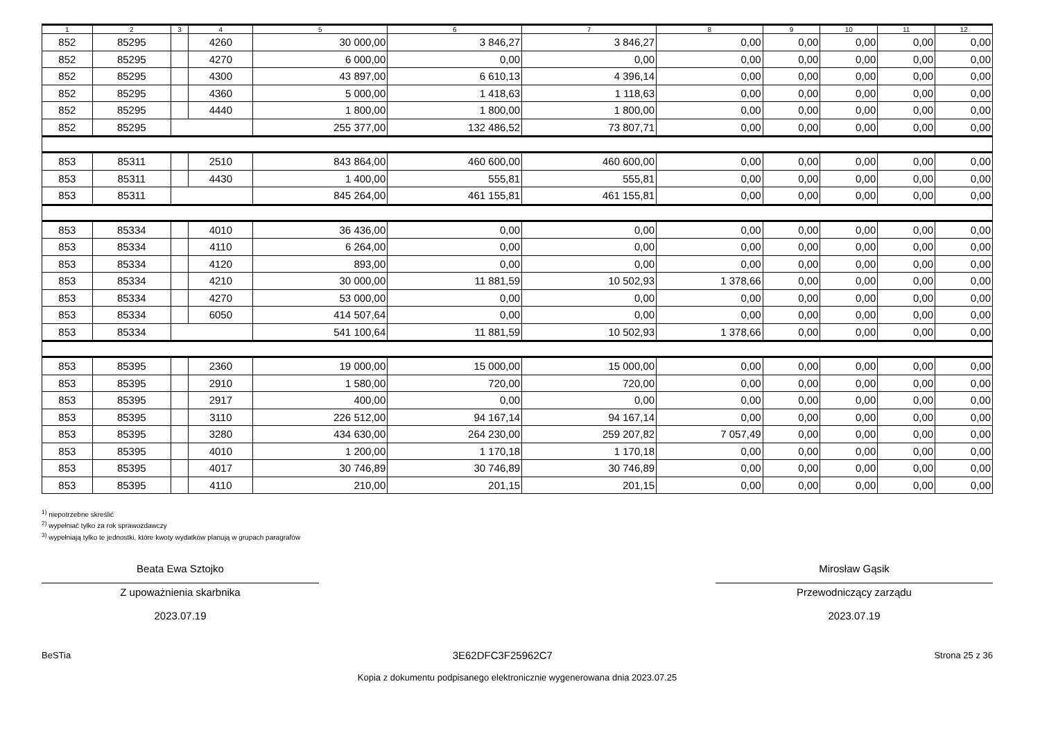| 1 | 2 | 3 | 4 | 5 | 6 | 7 | 8 | 9 | 10 | 11 | 12 |
| --- | --- | --- | --- | --- | --- | --- | --- | --- | --- | --- | --- |
| 852 | 85295 | | 4260 | 30 000,00 | 3 846,27 | 3 846,27 | 0,00 | 0,00 | 0,00 | 0,00 | 0,00 |
| 852 | 85295 | | 4270 | 6 000,00 | 0,00 | 0,00 | 0,00 | 0,00 | 0,00 | 0,00 | 0,00 |
| 852 | 85295 | | 4300 | 43 897,00 | 6 610,13 | 4 396,14 | 0,00 | 0,00 | 0,00 | 0,00 | 0,00 |
| 852 | 85295 | | 4360 | 5 000,00 | 1 418,63 | 1 118,63 | 0,00 | 0,00 | 0,00 | 0,00 | 0,00 |
| 852 | 85295 | | 4440 | 1 800,00 | 1 800,00 | 1 800,00 | 0,00 | 0,00 | 0,00 | 0,00 | 0,00 |
| 852 | 85295 | | | 255 377,00 | 132 486,52 | 73 807,71 | 0,00 | 0,00 | 0,00 | 0,00 | 0,00 |
| 853 | 85311 | | 2510 | 843 864,00 | 460 600,00 | 460 600,00 | 0,00 | 0,00 | 0,00 | 0,00 | 0,00 |
| 853 | 85311 | | 4430 | 1 400,00 | 555,81 | 555,81 | 0,00 | 0,00 | 0,00 | 0,00 | 0,00 |
| 853 | 85311 | | | 845 264,00 | 461 155,81 | 461 155,81 | 0,00 | 0,00 | 0,00 | 0,00 | 0,00 |
| 853 | 85334 | | 4010 | 36 436,00 | 0,00 | 0,00 | 0,00 | 0,00 | 0,00 | 0,00 | 0,00 |
| 853 | 85334 | | 4110 | 6 264,00 | 0,00 | 0,00 | 0,00 | 0,00 | 0,00 | 0,00 | 0,00 |
| 853 | 85334 | | 4120 | 893,00 | 0,00 | 0,00 | 0,00 | 0,00 | 0,00 | 0,00 | 0,00 |
| 853 | 85334 | | 4210 | 30 000,00 | 11 881,59 | 10 502,93 | 1 378,66 | 0,00 | 0,00 | 0,00 | 0,00 |
| 853 | 85334 | | 4270 | 53 000,00 | 0,00 | 0,00 | 0,00 | 0,00 | 0,00 | 0,00 | 0,00 |
| 853 | 85334 | | 6050 | 414 507,64 | 0,00 | 0,00 | 0,00 | 0,00 | 0,00 | 0,00 | 0,00 |
| 853 | 85334 | | | 541 100,64 | 11 881,59 | 10 502,93 | 1 378,66 | 0,00 | 0,00 | 0,00 | 0,00 |
| 853 | 85395 | | 2360 | 19 000,00 | 15 000,00 | 15 000,00 | 0,00 | 0,00 | 0,00 | 0,00 | 0,00 |
| 853 | 85395 | | 2910 | 1 580,00 | 720,00 | 720,00 | 0,00 | 0,00 | 0,00 | 0,00 | 0,00 |
| 853 | 85395 | | 2917 | 400,00 | 0,00 | 0,00 | 0,00 | 0,00 | 0,00 | 0,00 | 0,00 |
| 853 | 85395 | | 3110 | 226 512,00 | 94 167,14 | 94 167,14 | 0,00 | 0,00 | 0,00 | 0,00 | 0,00 |
| 853 | 85395 | | 3280 | 434 630,00 | 264 230,00 | 259 207,82 | 7 057,49 | 0,00 | 0,00 | 0,00 | 0,00 |
| 853 | 85395 | | 4010 | 1 200,00 | 1 170,18 | 1 170,18 | 0,00 | 0,00 | 0,00 | 0,00 | 0,00 |
| 853 | 85395 | | 4017 | 30 746,89 | 30 746,89 | 30 746,89 | 0,00 | 0,00 | 0,00 | 0,00 | 0,00 |
| 853 | 85395 | | 4110 | 210,00 | 201,15 | 201,15 | 0,00 | 0,00 | 0,00 | 0,00 | 0,00 |
<sup>1)</sup> niepotrzebne skreślić
<sup>2)</sup> wypełniać tylko za rok sprawozdawczy
<sup>3)</sup> wypełniają tylko te jednostki, które kwoty wydatków planują w grupach paragrafów
Beata Ewa Sztojko
Z upoważnienia skarbnika
2023.07.19
Mirosław Gąsik
Przewodniczący zarządu
2023.07.19
BeSTia 3E62DFC3F25962C7 Strona 25 z 36
Kopia z dokumentu podpisanego elektronicznie wygenerowana dnia 2023.07.25